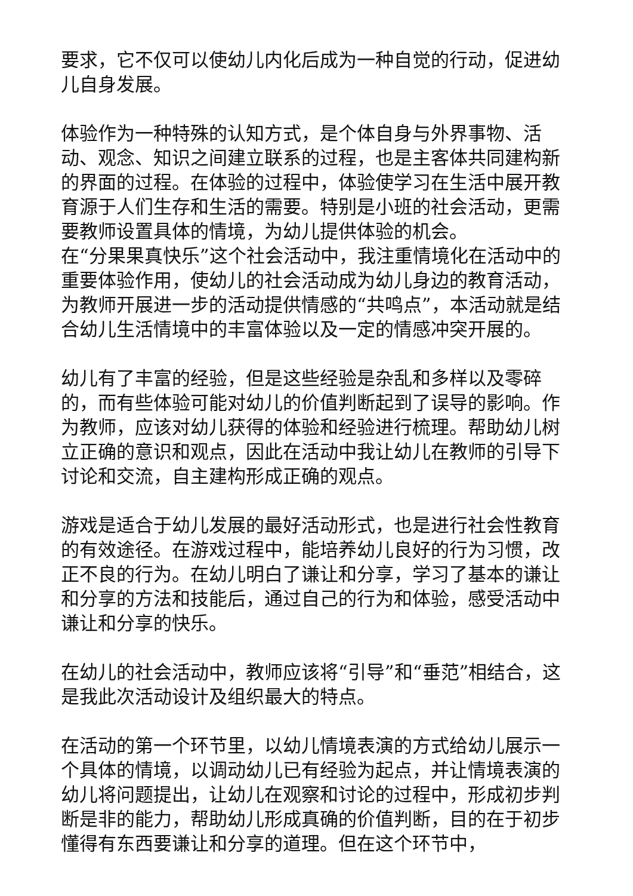要求，它不仅可以使幼儿内化后成为一种自觉的行动，促进幼儿自身发展。
体验作为一种特殊的认知方式，是个体自身与外界事物、活动、观念、知识之间建立联系的过程，也是主客体共同建构新的界面的过程。在体验的过程中，体验使学习在生活中展开教育源于人们生存和生活的需要。特别是小班的社会活动，更需要教师设置具体的情境，为幼儿提供体验的机会。
在“分果果真快乐”这个社会活动中，我注重情境化在活动中的重要体验作用，使幼儿的社会活动成为幼儿身边的教育活动，为教师开展进一步的活动提供情感的“共鸣点”，本活动就是结合幼儿生活情境中的丰富体验以及一定的情感冲突开展的。
幼儿有了丰富的经验，但是这些经验是杂乱和多样以及零碎的，而有些体验可能对幼儿的价值判断起到了误导的影响。作为教师，应该对幼儿获得的体验和经验进行梳理。帮助幼儿树立正确的意识和观点，因此在活动中我让幼儿在教师的引导下讨论和交流，自主建构形成正确的观点。
游戏是适合于幼儿发展的最好活动形式，也是进行社会性教育的有效途径。在游戏过程中，能培养幼儿良好的行为习惯，改正不良的行为。在幼儿明白了谦让和分享，学习了基本的谦让和分享的方法和技能后，通过自己的行为和体验，感受活动中谦让和分享的快乐。
在幼儿的社会活动中，教师应该将“引导”和“垂范”相结合，这是我此次活动设计及组织最大的特点。
在活动的第一个环节里，以幼儿情境表演的方式给幼儿展示一个具体的情境，以调动幼儿已有经验为起点，并让情境表演的幼儿将问题提出，让幼儿在观察和讨论的过程中，形成初步判断是非的能力，帮助幼儿形成真确的价值判断，目的在于初步懂得有东西要谦让和分享的道理。但在这个环节中，